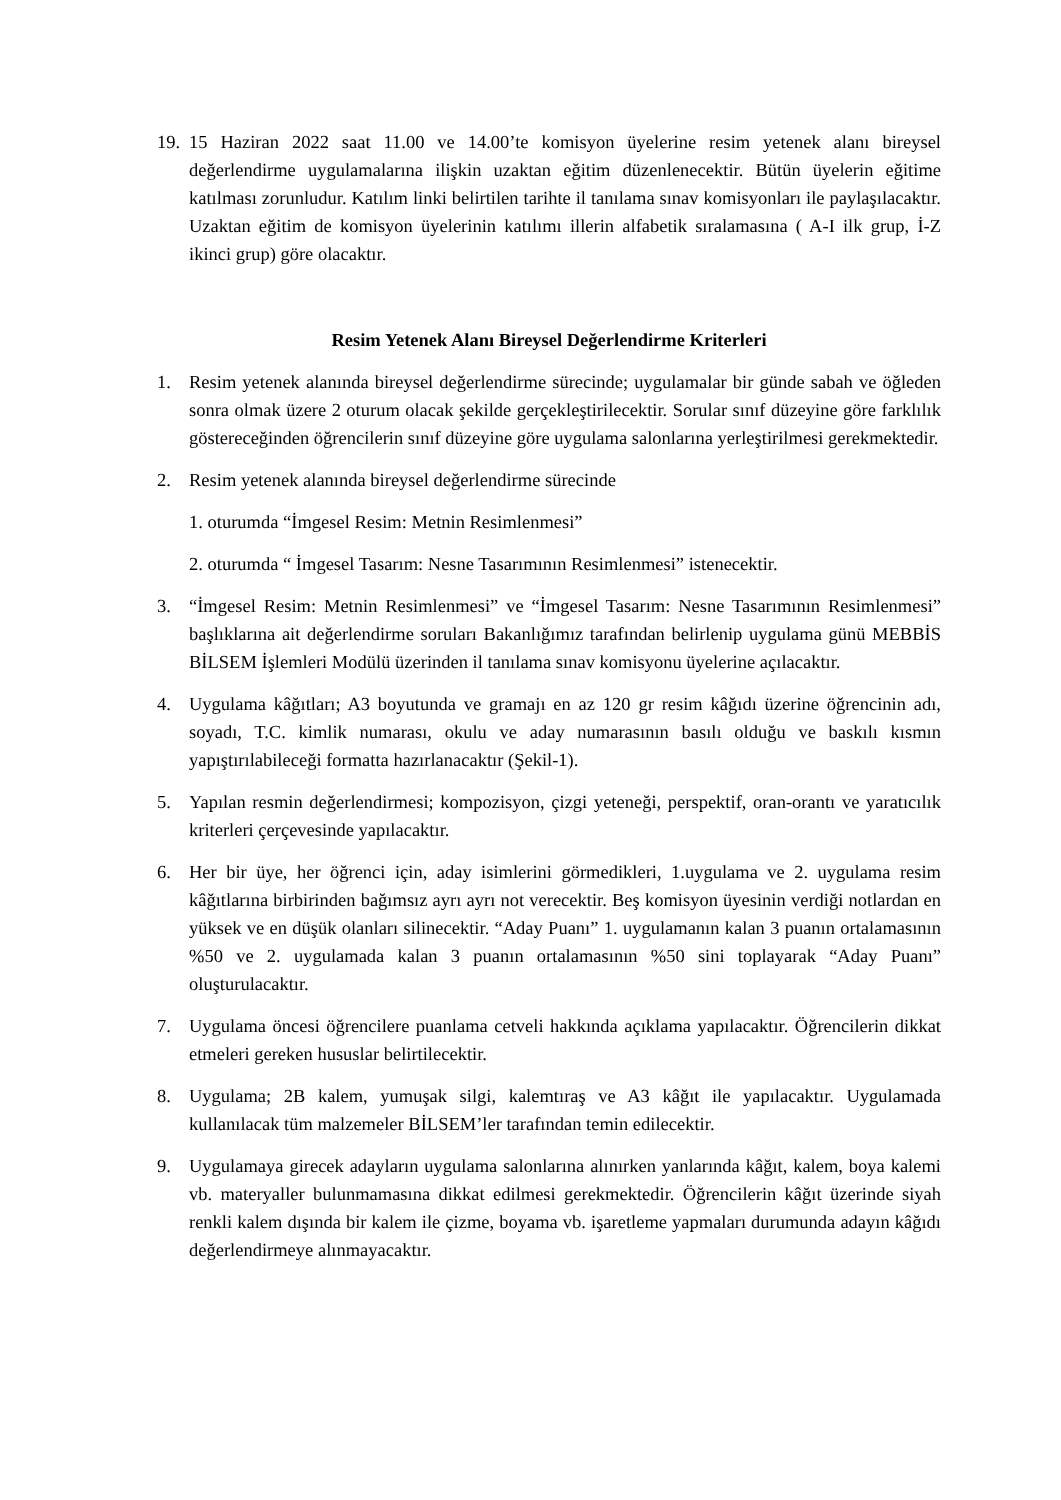19.
15 Haziran 2022 saat 11.00 ve 14.00’te komisyon üyelerine resim yetenek alanı bireysel değerlendirme uygulamalarına ilişkin uzaktan eğitim düzenlenecektir. Bütün üyelerin eğitime katılması zorunludur. Katılım linki belirtilen tarihte il tanılama sınav komisyonları ile paylaşılacaktır. Uzaktan eğitim de komisyon üyelerinin katılımı illerin alfabetik sıralamasına ( A-I ilk grup, İ-Z ikinci grup) göre olacaktır.
Resim Yetenek Alanı Bireysel Değerlendirme Kriterleri
1. Resim yetenek alanında bireysel değerlendirme sürecinde; uygulamalar bir günde sabah ve öğleden sonra olmak üzere 2 oturum olacak şekilde gerçekleştirilecektir. Sorular sınıf düzeyine göre farklılık göstereceğinden öğrencilerin sınıf düzeyine göre uygulama salonlarına yerleştirilmesi gerekmektedir.
2. Resim yetenek alanında bireysel değerlendirme sürecinde
1. oturumda “İmgesel Resim: Metnin Resimlenmesi”
2. oturumda “ İmgesel Tasarım: Nesne Tasarımının Resimlenmesi” istenecektir.
3. “İmgesel Resim: Metnin Resimlenmesi” ve “İmgesel Tasarım: Nesne Tasarımının Resimlenmesi” başlıklarına ait değerlendirme soruları Bakanlığımız tarafından belirlenip uygulama günü MEBBİS BİLSEM İşlemleri Modülü üzerinden il tanılama sınav komisyonu üyelerine açılacaktır.
4. Uygulama kâğıtları; A3 boyutunda ve gramajı en az 120 gr resim kâğıdı üzerine öğrencinin adı, soyadı, T.C. kimlik numarası, okulu ve aday numarasının basılı olduğu ve baskılı kısmın yapıştırılabileceği formatta hazırlanacaktır (Şekil-1).
5. Yapılan resmin değerlendirmesi; kompozisyon, çizgi yeteneği, perspektif, oran-orantı ve yaratıcılık kriterleri çerçevesinde yapılacaktır.
6. Her bir üye, her öğrenci için, aday isimlerini görmedikleri, 1.uygulama ve 2. uygulama resim kâğıtlarına birbirinden bağımsız ayrı ayrı not verecektir. Beş komisyon üyesinin verdiği notlardan en yüksek ve en düşük olanları silinecektir. “Aday Puanı” 1. uygulamanın kalan 3 puanın ortalamasının %50 ve 2. uygulamada kalan 3 puanın ortalamasının %50 sini toplayarak “Aday Puanı” oluşturulacaktır.
7. Uygulama öncesi öğrencilere puanlama cetveli hakkında açıklama yapılacaktır. Öğrencilerin dikkat etmeleri gereken hususlar belirtilecektir.
8. Uygulama; 2B kalem, yumuşak silgi, kalemtıraş ve A3 kâğıt ile yapılacaktır. Uygulamada kullanılacak tüm malzemeler BİLSEM’ler tarafından temin edilecektir.
9. Uygulamaya girecek adayların uygulama salonlarına alınırken yanlarında kâğıt, kalem, boya kalemi vb. materyaller bulunmamasına dikkat edilmesi gerekmektedir. Öğrencilerin kâğıt üzerinde siyah renkli kalem dışında bir kalem ile çizme, boyama vb. işaretleme yapmaları durumunda adayın kâğıdı değerlendirmeye alınmayacaktır.